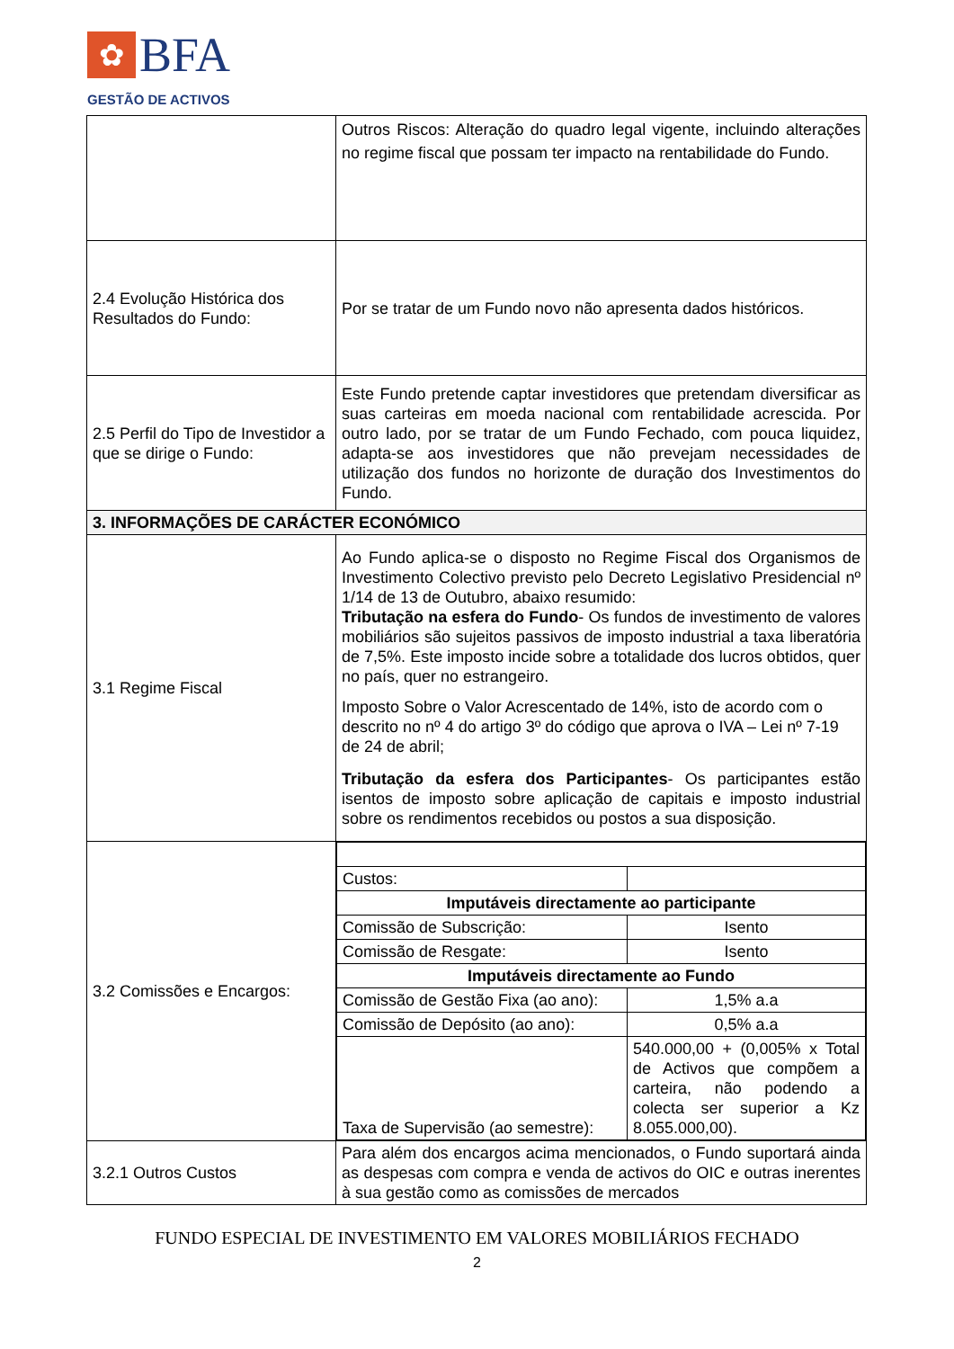✿ BFA
GESTÃO DE ACTIVOS
| | Outros Riscos: Alteração do quadro legal vigente, incluindo alterações no regime fiscal que possam ter impacto na rentabilidade do Fundo. |
| 2.4 Evolução Histórica dos Resultados do Fundo: | Por se tratar de um Fundo novo não apresenta dados históricos. |
| 2.5 Perfil do Tipo de Investidor a que se dirige o Fundo: | Este Fundo pretende captar investidores que pretendam diversificar as suas carteiras em moeda nacional com rentabilidade acrescida. Por outro lado, por se tratar de um Fundo Fechado, com pouca liquidez, adapta-se aos investidores que não prevejam necessidades de utilização dos fundos no horizonte de duração dos Investimentos do Fundo. |
| 3. INFORMAÇÕES DE CARÁCTER ECONÓMICO | |
| 3.1 Regime Fiscal | Ao Fundo aplica-se o disposto no Regime Fiscal dos Organismos de Investimento Colectivo previsto pelo Decreto Legislativo Presidencial nº 1/14 de 13 de Outubro, abaixo resumido: Tributação na esfera do Fundo - Os fundos de investimento de valores mobiliários são sujeitos passivos de imposto industrial a taxa liberatória de 7,5%. Este imposto incide sobre a totalidade dos lucros obtidos, quer no país, quer no estrangeiro. Imposto Sobre o Valor Acrescentado de 14%, isto de acordo com o descrito no nº 4 do artigo 3º do código que aprova o IVA – Lei nº 7-19 de 24 de abril; Tributação da esfera dos Participantes - Os participantes estão isentos de imposto sobre aplicação de capitais e imposto industrial sobre os rendimentos recebidos ou postos a sua disposição. |
| 3.2 Comissões e Encargos: | / Custos: / / / Imputáveis directamente ao participante / / / Comissão de Subscrição: / Isento / / Comissão de Resgate: / Isento / / Imputáveis directamente ao Fundo / / / Comissão de Gestão Fixa (ao ano): / 1,5% a.a / / Comissão de Depósito (ao ano): / 0,5% a.a / / Taxa de Supervisão (ao semestre): / 540.000,00 + (0,005% x Total de Activos que compõem a carteira, não podendo a colecta ser superior a Kz 8.055.000,00). / |
| 3.2.1 Outros Custos | Para além dos encargos acima mencionados, o Fundo suportará ainda as despesas com compra e venda de activos do OIC e outras inerentes à sua gestão como as comissões de mercados |
FUNDO ESPECIAL DE INVESTIMENTO EM VALORES MOBILIÁRIOS FECHADO
2